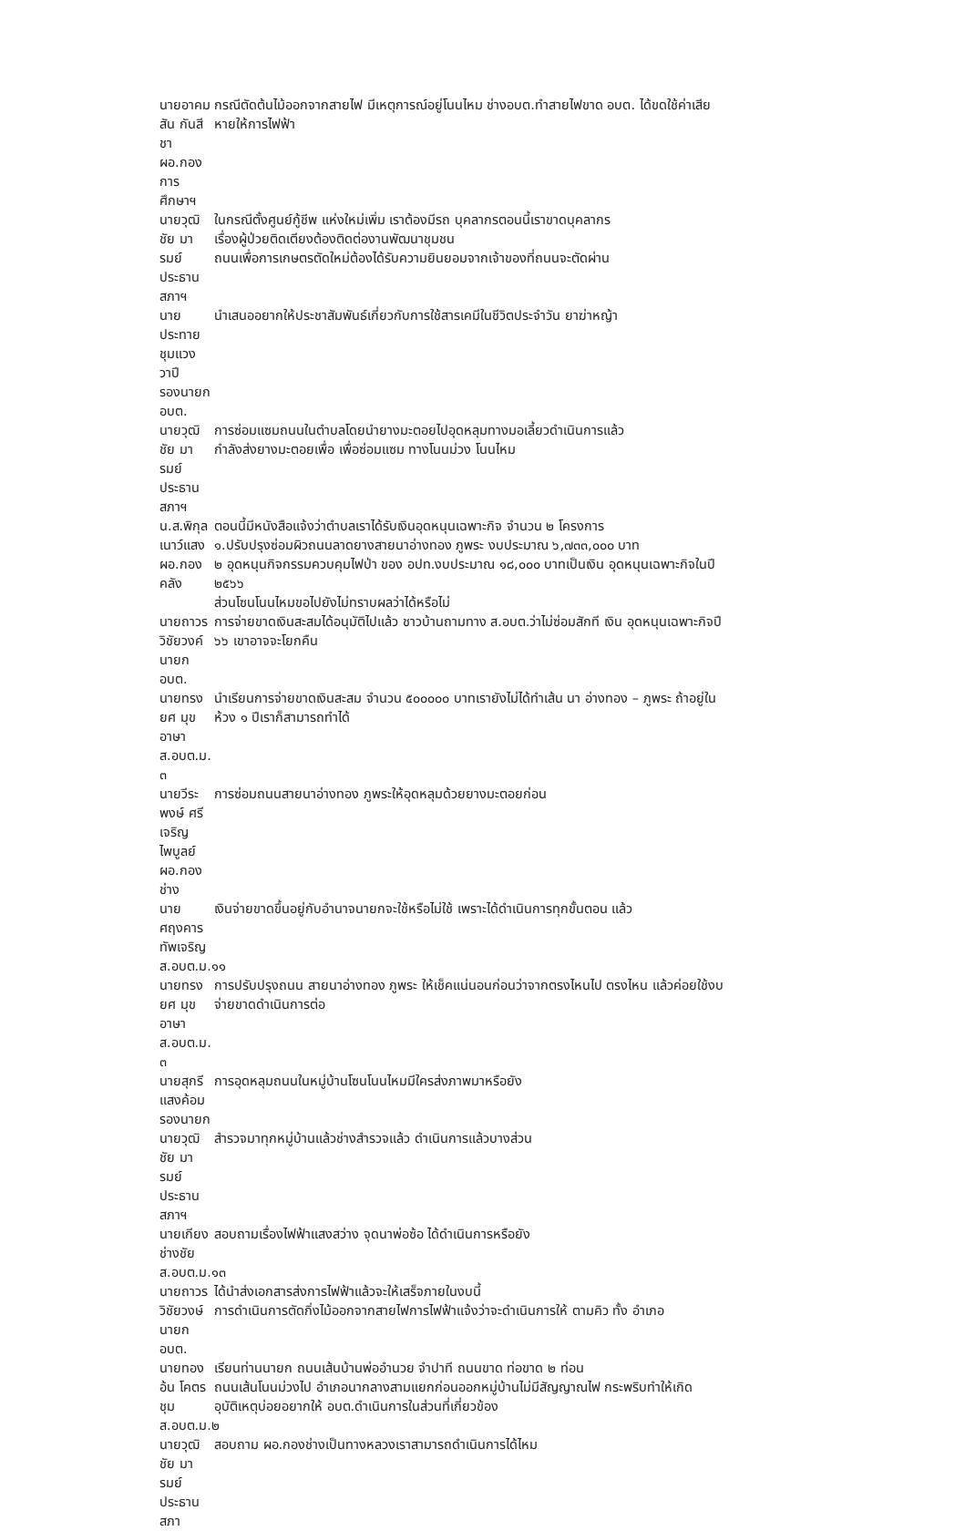นายอาคมสัน กันสีชา
ผอ.กองการศึกษาฯ
กรณีตัดต้นไม้ออกจากสายไฟ มีเหตุการณ์อยู่โนนไหม ช่างอบต.ทำสายไฟขาด อบต. ได้ขดใช้ค่าเสียหายให้การไฟฟ้า
นายวุฒิชัย มารมย์
ประธานสภาฯ
ในกรณีตั้งศูนย์กู้ชีพ แห่งใหม่เพิ่ม เราต้องมีรถ บุคลากรตอนนี้เราขาดบุคลากร
เรื่องผู้ป่วยติดเตียงต้องติดต่องานพัฒนาชุมชน
ถนนเพื่อการเกษตรตัดใหม่ต้องได้รับความยินยอมจากเจ้าของที่ถนนจะตัดผ่าน
นายประทาย ชุมแวงวาปี
รองนายก อบต.
นำเสนออยากให้ประชาสัมพันธ์เกี่ยวกับการใช้สารเคมีในชีวิตประจำวัน ยาฆ่าหญ้า
นายวุฒิชัย มารมย์
ประธานสภาฯ
การซ่อมแซมถนนในตำบลโดยนำยางมะตอยไปอุดหลุมทางมอเลี้ยวดำเนินการแล้ว
กำลังส่งยางมะตอยเพื่อ เพื่อซ่อมแซม ทางโนนม่วง โนนไหม
น.ส.พิกุล เนาว์แสง
ผอ.กองคลัง
ตอนนี้มีหนังสือแจ้งว่าตำบลเราได้รับเงินอุดหนุนเฉพาะกิจ จำนวน ๒ โครงการ
๑.ปรับปรุงซ่อมผิวถนนลาดยางสายนาอ่างทอง ภูพระ งบประมาณ ๖,๗๓๓,๐๐๐ บาท
๒ อุดหนุนกิจกรรมควบคุมไฟป่า ของ อปท.งบประมาณ ๑๘,๐๐๐ บาทเป็นเงิน อุดหนุนเฉพาะกิจในปี ๒๕๖๖
ส่วนโซนโนนไหมขอไปยังไม่ทราบผลว่าได้หรือไม่
นายถาวร วิชัยวงค์
นายก อบต.
การจ่ายขาดเงินสะสมได้อนุมัติไปแล้ว ชาวบ้านถามทาง ส.อบต.ว่าไม่ซ่อมสักที เงิน อุดหนุนเฉพาะกิจปี ๖๖ เขาอาจจะโยกคืน
นายทรงยศ มุขอาษา
ส.อบต.ม. ๓
นำเรียนการจ่ายขาดเงินสะสม จำนวน ๕๐๐๐๐๐ บาทเรายังไม่ได้ทำเส้น นา อ่างทอง – ภูพระ ถ้าอยู่ในห้วง ๑ ปีเราก็สามารถทำได้
นายวีระพงษ์ ศรีเจริญไพบูลย์
ผอ.กองช่าง
การซ่อมถนนสายนาอ่างทอง ภูพระให้อุดหลุมด้วยยางมะตอยก่อน
นายศฤงคาร ทัพเจริญ
ส.อบต.ม.๑๑
เงินจ่ายขาดขึ้นอยู่กับอำนาจนายกจะใช้หรือไม่ใช้ เพราะได้ดำเนินการทุกขั้นตอน แล้ว
นายทรงยศ มุขอาษา
ส.อบต.ม. ๓
การปรับปรุงถนน สายนาอ่างทอง ภูพระ ให้เช็คแน่นอนก่อนว่าจากตรงไหนไป ตรงไหน แล้วค่อยใช้งบจ่ายขาดดำเนินการต่อ
นายสุกรี แสงค้อม
รองนายก
การอุดหลุมถนนในหมู่บ้านโซนโนนไหมมีใครส่งภาพมาหรือยัง
นายวุฒิชัย มารมย์
ประธานสภาฯ
สำรวจมาทุกหมู่บ้านแล้วช่างสำรวจแล้ว ดำเนินการแล้วบางส่วน
นายเกียง ช่างชัย
ส.อบต.ม.๑๓
สอบถามเรื่องไฟฟ้าแสงสว่าง จุดนาพ่อซ้อ ได้ดำเนินการหรือยัง
นายถาวร วิชัยวงษ์
นายกอบต.
ได้นำส่งเอกสารส่งการไฟฟ้าแล้วจะให้เสร็จภายในงบนี้
การดำเนินการตัดกิ่งไม้ออกจากสายไฟการไฟฟ้าแจ้งว่าจะดำเนินการให้ ตามคิว ทั้ง อำเภอ
นายทองอ้น โคตรชุม
ส.อบต.ม.๒
เรียนท่านนายก ถนนเส้นบ้านพ่ออำนวย จำปาที ถนนขาด ท่อขาด ๒ ท่อน
ถนนเส้นโนนม่วงไป อำเภอนากลางสามแยกก่อนออกหมู่บ้านไม่มีสัญญาณไฟ กระพริบทำให้เกิดอุบัติเหตุบ่อยอยากให้ อบต.ดำเนินการในส่วนที่เกี่ยวข้อง
นายวุฒิชัย มารมย์
ประธานสภา
สอบถาม ผอ.กองช่างเป็นทางหลวงเราสามารถดำเนินการได้ไหม